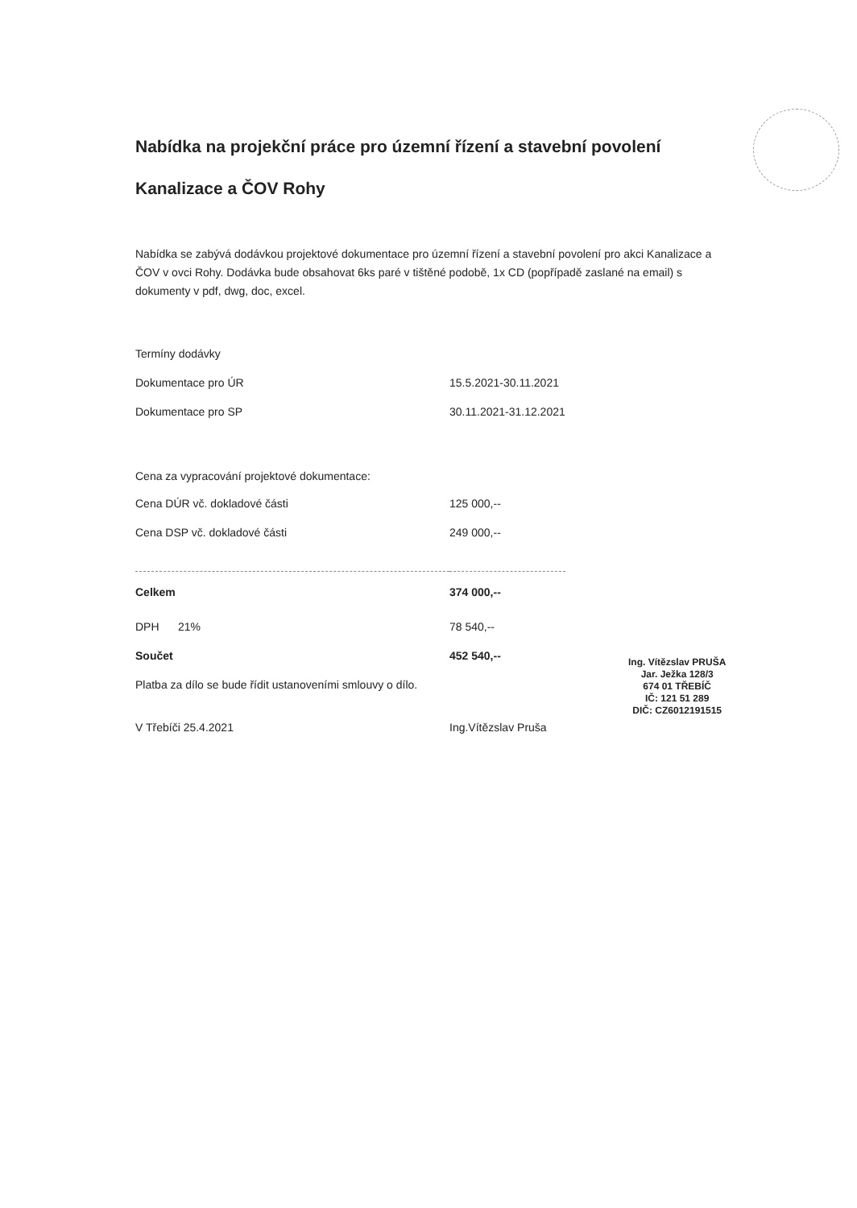Nabídka na projekční práce pro územní řízení a stavební povolení
Kanalizace a ČOV Rohy
Nabídka se zabývá dodávkou projektové dokumentace pro územní řízení a stavební povolení pro akci Kanalizace a ČOV v ovci Rohy. Dodávka bude obsahovat 6ks paré v tištěné podobě, 1x CD (popřípadě zaslané na email) s dokumenty v pdf, dwg, doc, excel.
| Termíny dodávky | |
| Dokumentace pro ÚR | 15.5.2021-30.11.2021 |
| Dokumentace pro SP | 30.11.2021-31.12.2021 |
| Cena za vypracování projektové dokumentace: | |
| Cena DÚR vč. dokladové části | 125 000,-- |
| Cena DSP vč. dokladové části | 249 000,-- |
| Celkem | 374 000,-- |
| DPH 21% | 78 540,-- |
| Součet | 452 540,-- |
| Platba za dílo se bude řídit ustanoveními smlouvy o dílo. | |
| V Třebíči 25.4.2021 | Ing.Vítězslav Pruša |
Ing. Vítězslav PRUŠA
Jar. Ježka 128/3
674 01 TŘEBÍČ
IČ: 121 51 289
DIČ: CZ6012191515